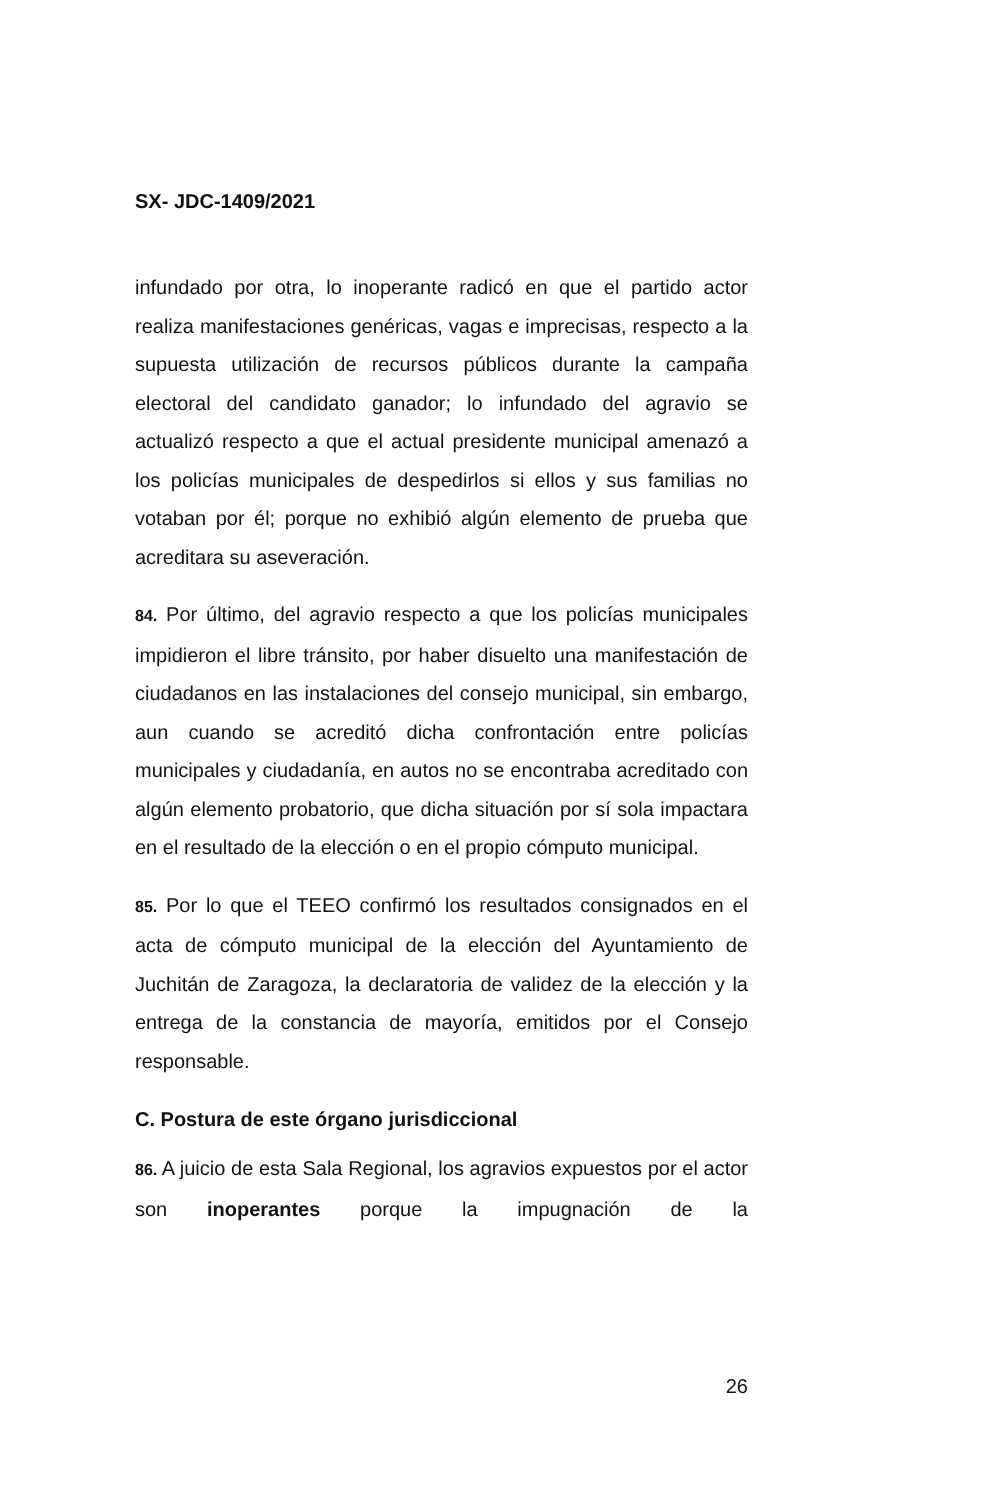SX- JDC-1409/2021
infundado por otra, lo inoperante radicó en que el partido actor realiza manifestaciones genéricas, vagas e imprecisas, respecto a la supuesta utilización de recursos públicos durante la campaña electoral del candidato ganador; lo infundado del agravio se actualizó respecto a que el actual presidente municipal amenazó a los policías municipales de despedirlos si ellos y sus familias no votaban por él; porque no exhibió algún elemento de prueba que acreditara su aseveración.
84. Por último, del agravio respecto a que los policías municipales impidieron el libre tránsito, por haber disuelto una manifestación de ciudadanos en las instalaciones del consejo municipal, sin embargo, aun cuando se acreditó dicha confrontación entre policías municipales y ciudadanía, en autos no se encontraba acreditado con algún elemento probatorio, que dicha situación por sí sola impactara en el resultado de la elección o en el propio cómputo municipal.
85. Por lo que el TEEO confirmó los resultados consignados en el acta de cómputo municipal de la elección del Ayuntamiento de Juchitán de Zaragoza, la declaratoria de validez de la elección y la entrega de la constancia de mayoría, emitidos por el Consejo responsable.
C. Postura de este órgano jurisdiccional
86. A juicio de esta Sala Regional, los agravios expuestos por el actor son inoperantes porque la impugnación de la
26